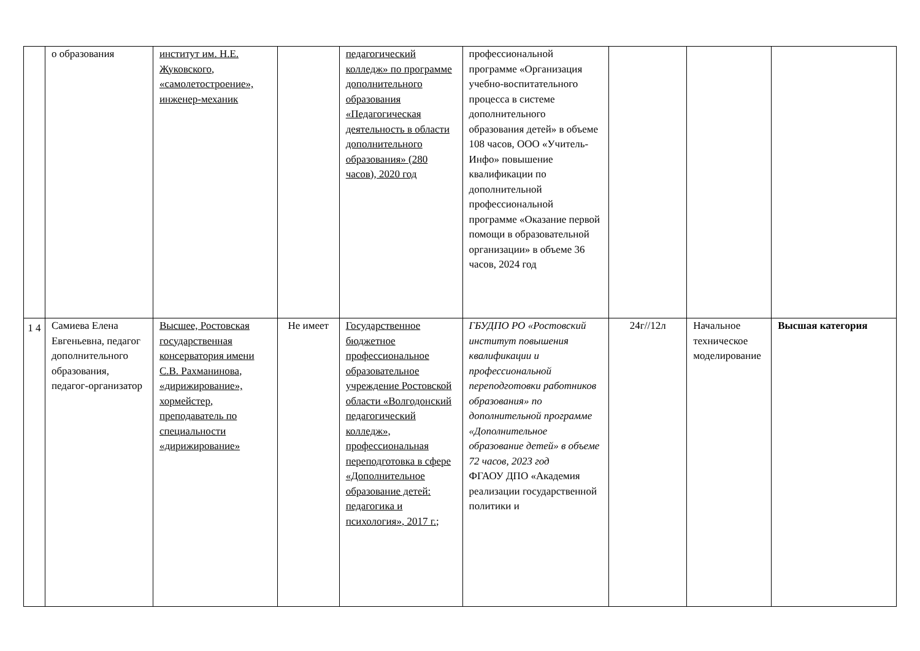| | о образования | институт им. Н.Е. Жуковского, «самолетостроение», инженер-механик | | педагогический колледж» по программе дополнительного образования «Педагогическая деятельность в области дополнительного образования» (280 часов), 2020 год | профессиональной программе «Организация учебно-воспитательного процесса в системе дополнительного образования детей» в объеме 108 часов, ООО «Учитель-Инфо» повышение квалификации по дополнительной профессиональной программе «Оказание первой помощи в образовательной организации» в объеме 36 часов, 2024 год | | | |
| 1 4 | Самиева Елена Евгеньевна, педагог дополнительного образования, педагог-организатор | Высшее, Ростовская государственная консерватория имени С.В. Рахманинова, «дирижирование», хормейстер, преподаватель по специальности «дирижирование» | Не имеет | Государственное бюджетное профессиональное образовательное учреждение Ростовской области «Волгодонский педагогический колледж», профессиональная переподготовка в сфере «Дополнительное образование детей: педагогика и психология», 2017 г.; | ГБУДПО РО «Ростовский институт повышения квалификации и профессиональной переподготовки работников образования» по дополнительной программе «Дополнительное образование детей» в объеме 72 часов, 2023 год ФГАОУ ДПО «Академия реализации государственной политики и | 24г//12л | Начальное техническое моделирование | Высшая категория |